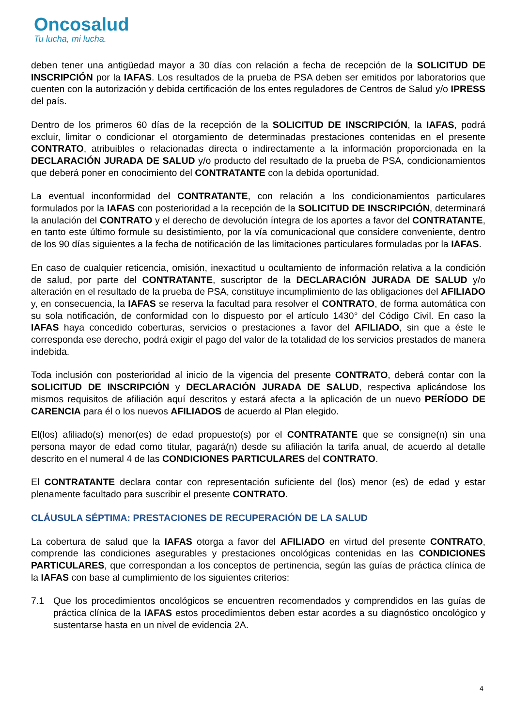Oncosalud
Tu lucha, mi lucha.
deben tener una antigüedad mayor a 30 días con relación a fecha de recepción de la SOLICITUD DE INSCRIPCIÓN por la IAFAS. Los resultados de la prueba de PSA deben ser emitidos por laboratorios que cuenten con la autorización y debida certificación de los entes reguladores de Centros de Salud y/o IPRESS del país.
Dentro de los primeros 60 días de la recepción de la SOLICITUD DE INSCRIPCIÓN, la IAFAS, podrá excluir, limitar o condicionar el otorgamiento de determinadas prestaciones contenidas en el presente CONTRATO, atribuibles o relacionadas directa o indirectamente a la información proporcionada en la DECLARACIÓN JURADA DE SALUD y/o producto del resultado de la prueba de PSA, condicionamientos que deberá poner en conocimiento del CONTRATANTE con la debida oportunidad.
La eventual inconformidad del CONTRATANTE, con relación a los condicionamientos particulares formulados por la IAFAS con posterioridad a la recepción de la SOLICITUD DE INSCRIPCIÓN, determinará la anulación del CONTRATO y el derecho de devolución íntegra de los aportes a favor del CONTRATANTE, en tanto este último formule su desistimiento, por la vía comunicacional que considere conveniente, dentro de los 90 días siguientes a la fecha de notificación de las limitaciones particulares formuladas por la IAFAS.
En caso de cualquier reticencia, omisión, inexactitud u ocultamiento de información relativa a la condición de salud, por parte del CONTRATANTE, suscriptor de la DECLARACIÓN JURADA DE SALUD y/o alteración en el resultado de la prueba de PSA, constituye incumplimiento de las obligaciones del AFILIADO y, en consecuencia, la IAFAS se reserva la facultad para resolver el CONTRATO, de forma automática con su sola notificación, de conformidad con lo dispuesto por el artículo 1430° del Código Civil. En caso la IAFAS haya concedido coberturas, servicios o prestaciones a favor del AFILIADO, sin que a éste le corresponda ese derecho, podrá exigir el pago del valor de la totalidad de los servicios prestados de manera indebida.
Toda inclusión con posterioridad al inicio de la vigencia del presente CONTRATO, deberá contar con la SOLICITUD DE INSCRIPCIÓN y DECLARACIÓN JURADA DE SALUD, respectiva aplicándose los mismos requisitos de afiliación aquí descritos y estará afecta a la aplicación de un nuevo PERÍODO DE CARENCIA para él o los nuevos AFILIADOS de acuerdo al Plan elegido.
El(los) afiliado(s) menor(es) de edad propuesto(s) por el CONTRATANTE que se consigne(n) sin una persona mayor de edad como titular, pagará(n) desde su afiliación la tarifa anual, de acuerdo al detalle descrito en el numeral 4 de las CONDICIONES PARTICULARES del CONTRATO.
El CONTRATANTE declara contar con representación suficiente del (los) menor (es) de edad y estar plenamente facultado para suscribir el presente CONTRATO.
CLÁUSULA SÉPTIMA: PRESTACIONES DE RECUPERACIÓN DE LA SALUD
La cobertura de salud que la IAFAS otorga a favor del AFILIADO en virtud del presente CONTRATO, comprende las condiciones asegurables y prestaciones oncológicas contenidas en las CONDICIONES PARTICULARES, que correspondan a los conceptos de pertinencia, según las guías de práctica clínica de la IAFAS con base al cumplimiento de los siguientes criterios:
7.1 Que los procedimientos oncológicos se encuentren recomendados y comprendidos en las guías de práctica clínica de la IAFAS estos procedimientos deben estar acordes a su diagnóstico oncológico y sustentarse hasta en un nivel de evidencia 2A.
4